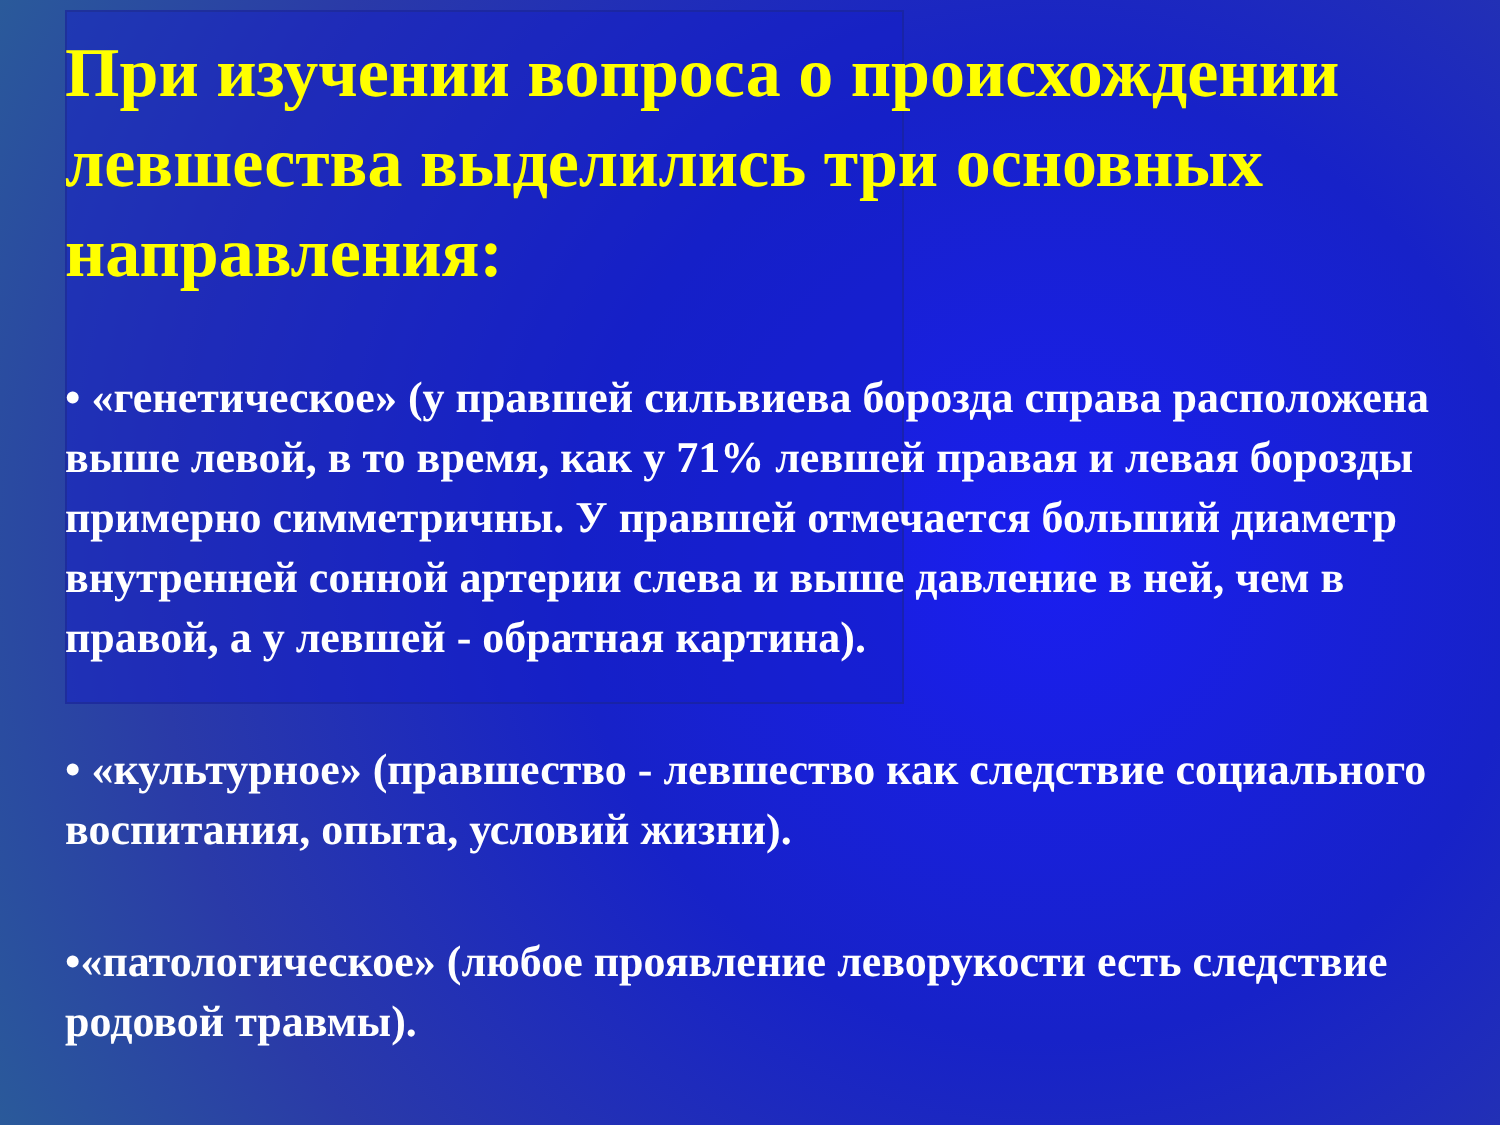При изучении вопроса о происхождении левшества выделились три основных направления:
• «генетическое» (у правшей сильвиева борозда справа расположена выше левой, в то время, как у 71% левшей правая и левая борозды примерно симметричны. У правшей отмечается больший диаметр внутренней сонной артерии слева и выше давление в ней, чем в правой, а у левшей - обратная картина).
• «культурное» (правшество - левшество как следствие социального воспитания, опыта, условий жизни).
•«патологическое» (любое проявление леворукости есть следствие родовой травмы).